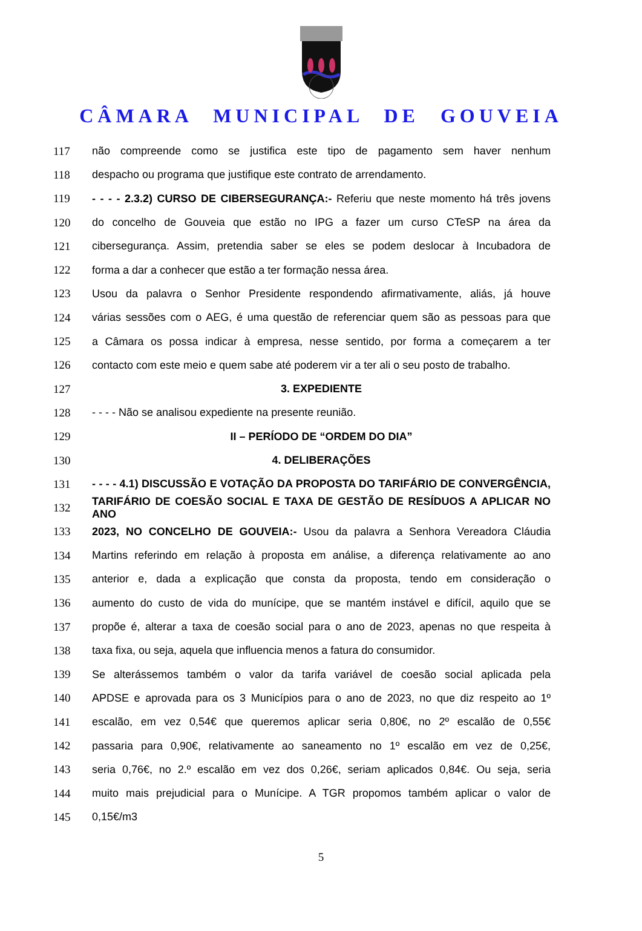CÂMARA MUNICIPAL DE GOUVEIA
117 não compreende como se justifica este tipo de pagamento sem haver nenhum
118 despacho ou programa que justifique este contrato de arrendamento.
119 - - - - 2.3.2) CURSO DE CIBERSEGURANÇA:- Referiu que neste momento há três jovens
120 do concelho de Gouveia que estão no IPG a fazer um curso CTeSP na área da
121 cibersegurança. Assim, pretendia saber se eles se podem deslocar à Incubadora de
122 forma a dar a conhecer que estão a ter formação nessa área.
123 Usou da palavra o Senhor Presidente respondendo afirmativamente, aliás, já houve
124 várias sessões com o AEG, é uma questão de referenciar quem são as pessoas para que
125 a Câmara os possa indicar à empresa, nesse sentido, por forma a começarem a ter
126 contacto com este meio e quem sabe até poderem vir a ter ali o seu posto de trabalho.
127 3. EXPEDIENTE
128 - - - - Não se analisou expediente na presente reunião.
129 II – PERÍODO DE “ORDEM DO DIA”
130 4. DELIBERAÇÕES
131 - - - - 4.1) DISCUSSÃO E VOTAÇÃO DA PROPOSTA DO TARIFÁRIO DE CONVERGÊNCIA,
132 TARIFÁRIO DE COESÃO SOCIAL E TAXA DE GESTÃO DE RESÍDUOS A APLICAR NO ANO
133 2023, NO CONCELHO DE GOUVEIA:- Usou da palavra a Senhora Vereadora Cláudia
134 Martins referindo em relação à proposta em análise, a diferença relativamente ao ano
135 anterior e, dada a explicação que consta da proposta, tendo em consideração o
136 aumento do custo de vida do munícipe, que se mantém instável e difícil, aquilo que se
137 propõe é, alterar a taxa de coesão social para o ano de 2023, apenas no que respeita à
138 taxa fixa, ou seja, aquela que influencia menos a fatura do consumidor.
139 Se alterássemos também o valor da tarifa variável de coesão social aplicada pela
140 APDSE e aprovada para os 3 Municípios para o ano de 2023, no que diz respeito ao 1º
141 escalão, em vez 0,54€ que queremos aplicar seria 0,80€, no 2º escalão de 0,55€
142 passaria para 0,90€, relativamente ao saneamento no 1º escalão em vez de 0,25€,
143 seria 0,76€, no 2.º escalão em vez dos 0,26€, seriam aplicados 0,84€. Ou seja, seria
144 muito mais prejudicial para o Munícipe. A TGR propomos também aplicar o valor de
145 0,15€/m3
5